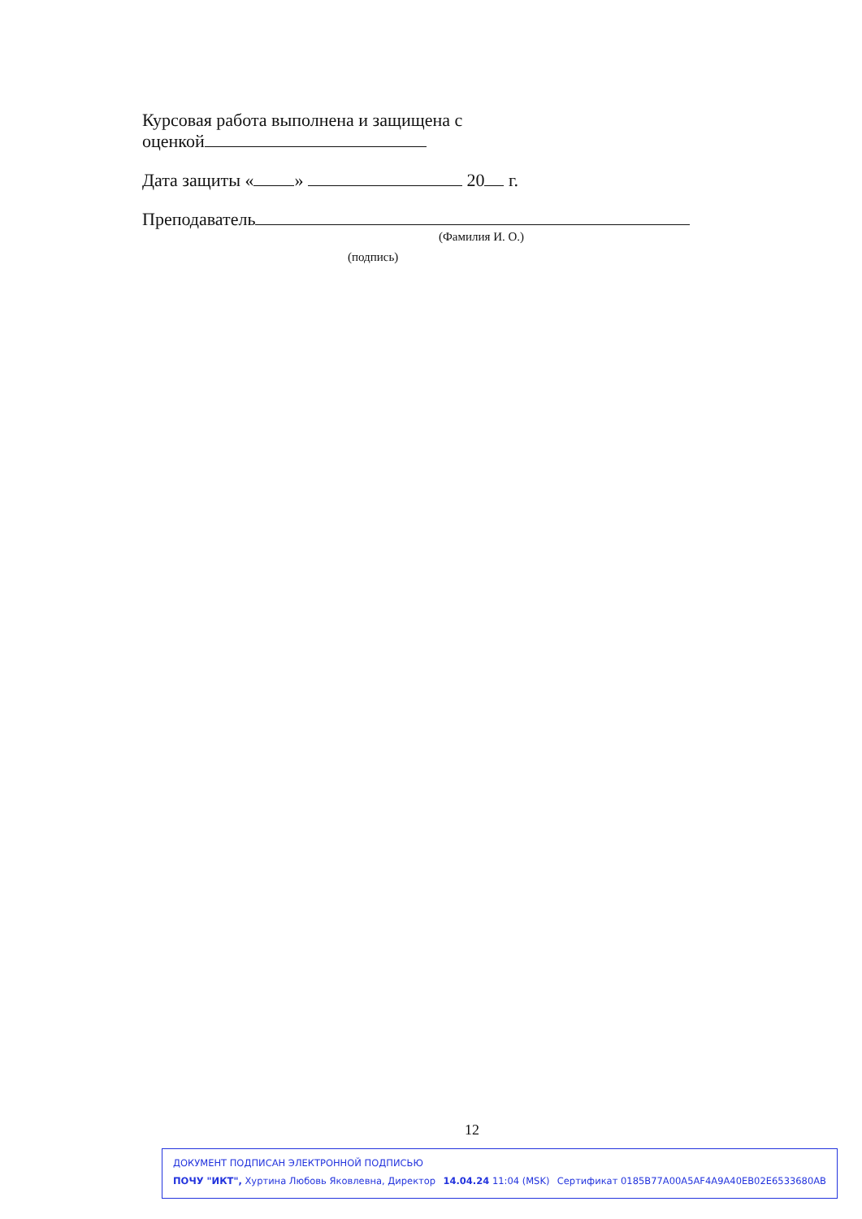Курсовая работа выполнена и защищена с
оценкой
Дата защиты « » 20 г.
Преподаватель
(Фамилия И. О.)
(подпись)
12
ДОКУМЕНТ ПОДПИСАН ЭЛЕКТРОННОЙ ПОДПИСЬЮ
ПОЧУ "ИКТ", Хуртина Любовь Яковлевна, Директор 14.04.24 11:04 (MSK) Сертификат 0185B77A00A5AF4A9A40EB02E6533680AB